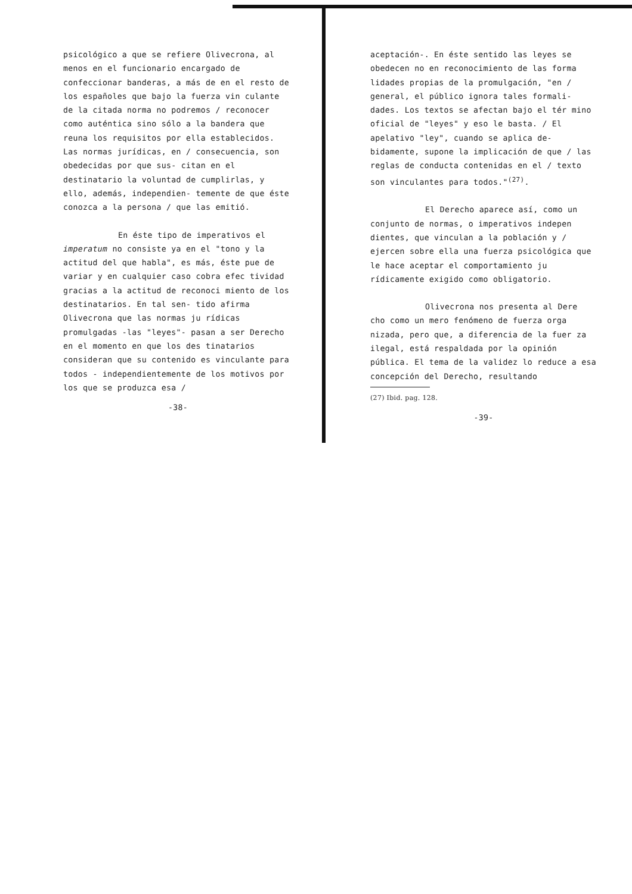psicológico a que se refiere Olivecrona, al menos en el funcionario encargado de confeccionar banderas, a más de en el resto de los españoles que bajo la fuerza vin culante de la citada norma no podremos / reconocer como auténtica sino sólo a la bandera que reuna los requisitos por ella establecidos. Las normas jurídicas, en / consecuencia, son obedecidas por que sus- citan en el destinatario la voluntad de cumplirlas, y ello, además, independien- temente de que éste conozca a la persona / que las emitió.
En éste tipo de imperativos el imperatum no consiste ya en el "tono y la actitud del que habla", es más, éste pue de variar y en cualquier caso cobra efec tividad gracias a la actitud de reconoci miento de los destinatarios. En tal sen- tido afirma Olivecrona que las normas ju rídicas promulgadas -las "leyes"- pasan a ser Derecho en el momento en que los des tinatarios consideran que su contenido es vinculante para todos - independientemente de los motivos por los que se produzca esa /
-38-
aceptación-. En éste sentido las leyes se obedecen no en reconocimiento de las forma lidades propias de la promulgación, "en / general, el público ignora tales formali- dades. Los textos se afectan bajo el tér mino oficial de "leyes" y eso le basta. / El apelativo "ley", cuando se aplica de- bidamente, supone la implicación de que / las reglas de conducta contenidas en el / texto son vinculantes para todos."<sup>(27)</sup>.
El Derecho aparece así, como un conjunto de normas, o imperativos indepen dientes, que vinculan a la población y / ejercen sobre ella una fuerza psicológica que le hace aceptar el comportamiento ju rídicamente exigido como obligatorio.
Olivecrona nos presenta al Dere cho como un mero fenómeno de fuerza orga nizada, pero que, a diferencia de la fuer za ilegal, está respaldada por la opinión pública. El tema de la validez lo reduce a esa concepción del Derecho, resultando
(27) Ibid. pag. 128.
-39-